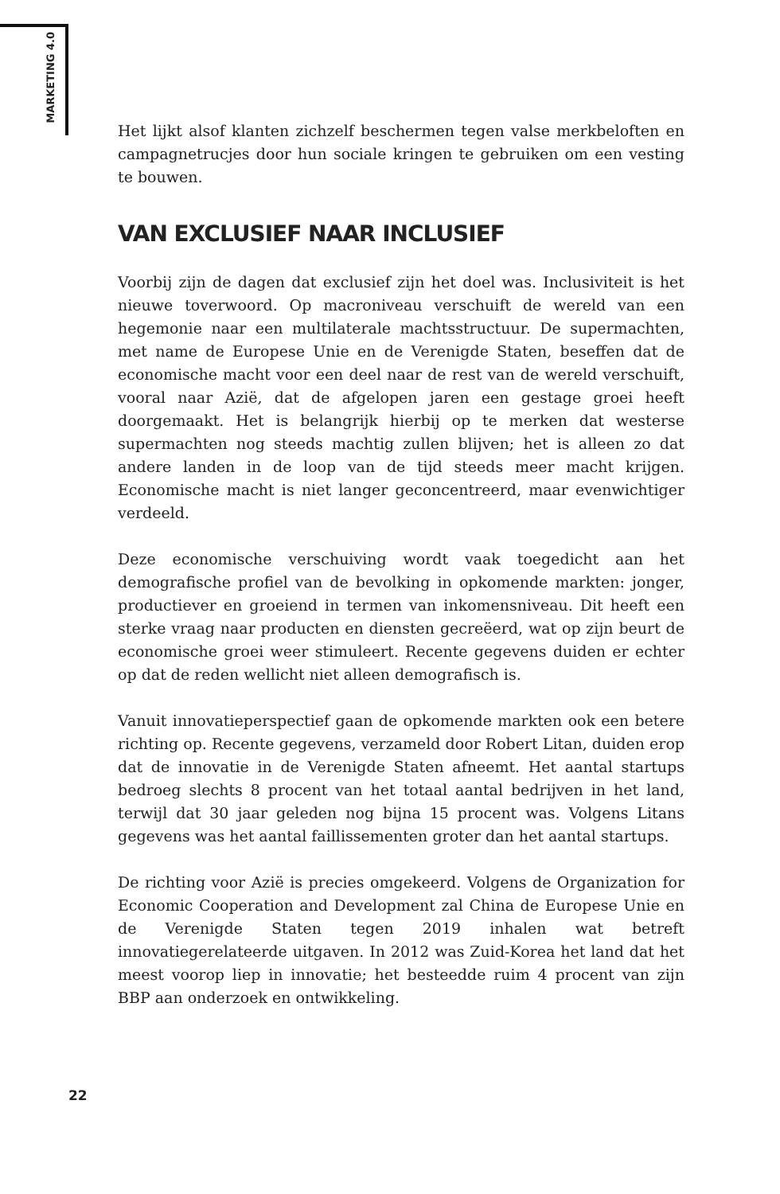MARKETING 4.0
Het lijkt alsof klanten zichzelf beschermen tegen valse merkbeloften en campagnetrucjes door hun sociale kringen te gebruiken om een vesting te bouwen.
VAN EXCLUSIEF NAAR INCLUSIEF
Voorbij zijn de dagen dat exclusief zijn het doel was. Inclusiviteit is het nieuwe toverwoord. Op macroniveau verschuift de wereld van een hegemonie naar een multilaterale machtsstructuur. De supermachten, met name de Europese Unie en de Verenigde Staten, beseffen dat de economische macht voor een deel naar de rest van de wereld verschuift, vooral naar Azië, dat de afgelopen jaren een gestage groei heeft doorgemaakt. Het is belangrijk hierbij op te merken dat westerse supermachten nog steeds machtig zullen blijven; het is alleen zo dat andere landen in de loop van de tijd steeds meer macht krijgen. Economische macht is niet langer geconcentreerd, maar evenwichtiger verdeeld.
Deze economische verschuiving wordt vaak toegedicht aan het demografische profiel van de bevolking in opkomende markten: jonger, productiever en groeiend in termen van inkomensniveau. Dit heeft een sterke vraag naar producten en diensten gecreëerd, wat op zijn beurt de economische groei weer stimuleert. Recente gegevens duiden er echter op dat de reden wellicht niet alleen demografisch is.
Vanuit innovatieperspectief gaan de opkomende markten ook een betere richting op. Recente gegevens, verzameld door Robert Litan, duiden erop dat de innovatie in de Verenigde Staten afneemt. Het aantal startups bedroeg slechts 8 procent van het totaal aantal bedrijven in het land, terwijl dat 30 jaar geleden nog bijna 15 procent was. Volgens Litans gegevens was het aantal faillissementen groter dan het aantal startups.
De richting voor Azië is precies omgekeerd. Volgens de Organization for Economic Cooperation and Development zal China de Europese Unie en de Verenigde Staten tegen 2019 inhalen wat betreft innovatiegerelateerde uitgaven. In 2012 was Zuid-Korea het land dat het meest voorop liep in innovatie; het besteedde ruim 4 procent van zijn BBP aan onderzoek en ontwikkeling.
22